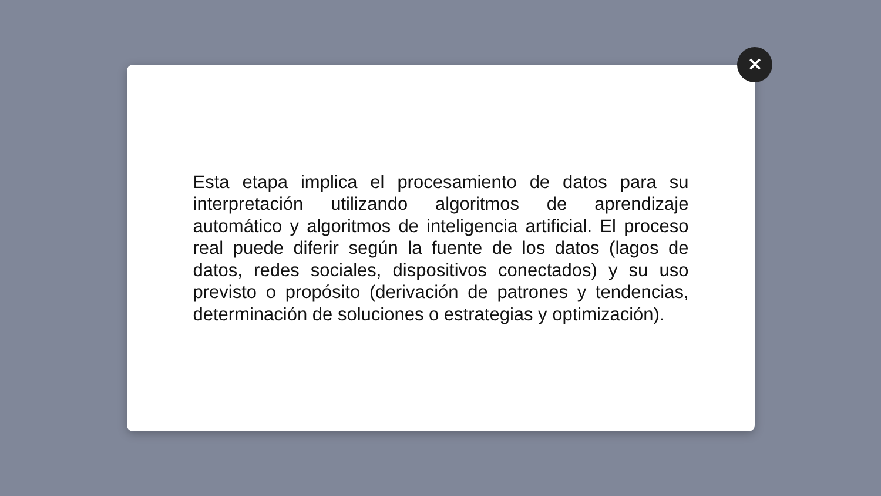Esta etapa implica el procesamiento de datos para su interpretación utilizando algoritmos de aprendizaje automático y algoritmos de inteligencia artificial. El proceso real puede diferir según la fuente de los datos (lagos de datos, redes sociales, dispositivos conectados) y su uso previsto o propósito (derivación de patrones y tendencias, determinación de soluciones o estrategias y optimización).
✕